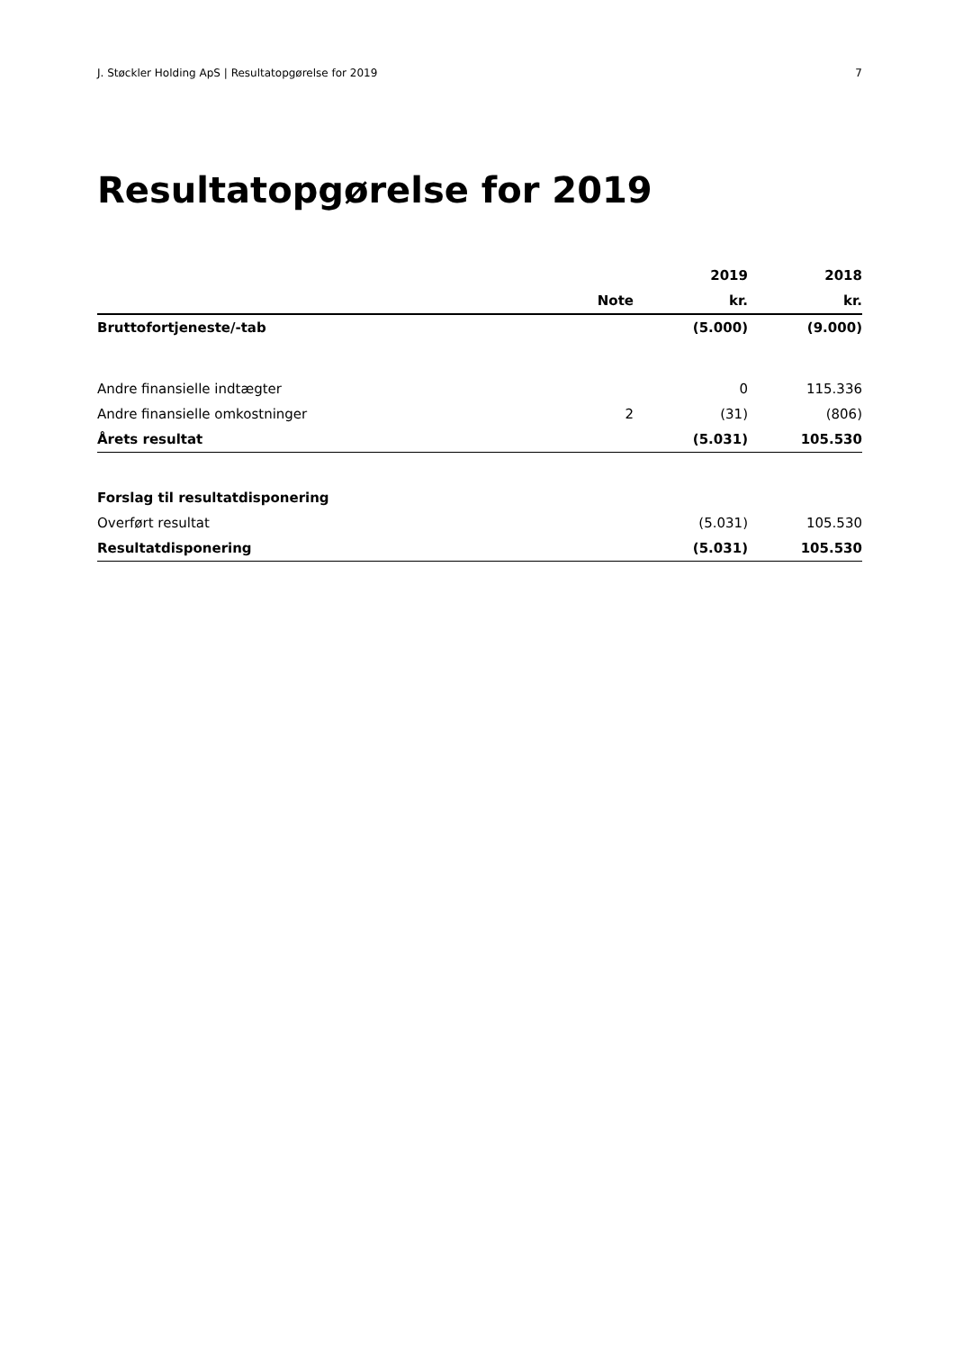J. Støckler Holding ApS | Resultatopgørelse for 2019 7
Resultatopgørelse for 2019
| | | 2019 | 2018 |
| --- | --- | --- | --- |
| | Note | kr. | kr. |
| Bruttofortjeneste/-tab | | (5.000) | (9.000) |
| Andre finansielle indtægter | | 0 | 115.336 |
| Andre finansielle omkostninger | 2 | (31) | (806) |
| Årets resultat | | (5.031) | 105.530 |
| Forslag til resultatdisponering | | | |
| Overført resultat | | (5.031) | 105.530 |
| Resultatdisponering | | (5.031) | 105.530 |